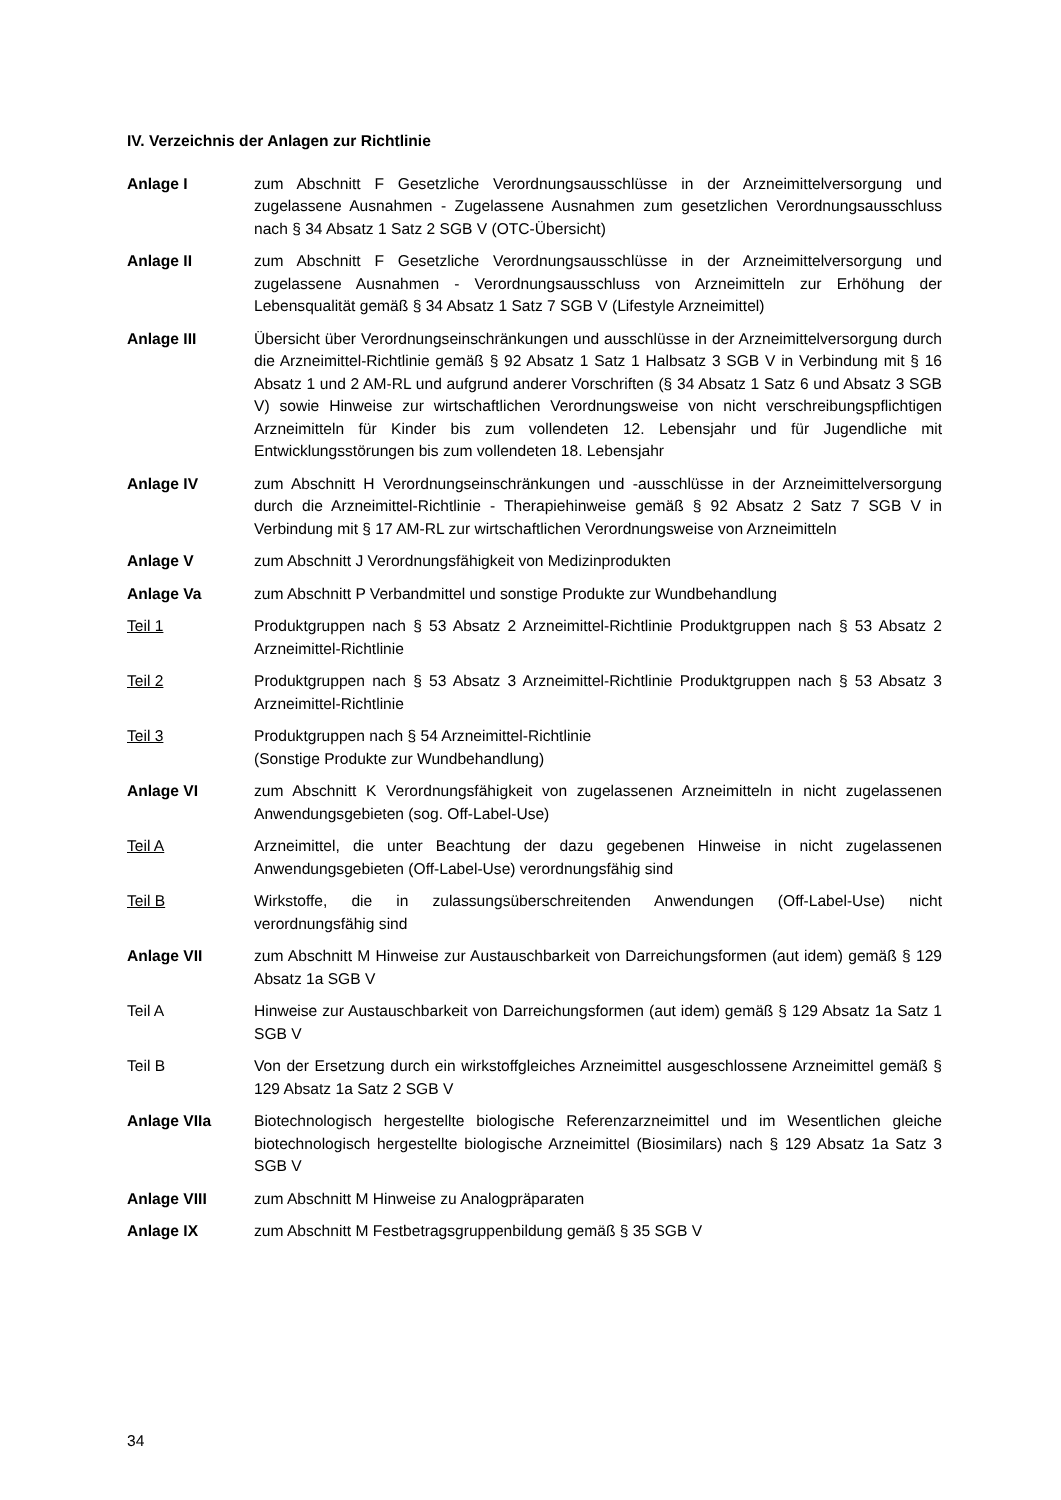IV. Verzeichnis der Anlagen zur Richtlinie
Anlage I zum Abschnitt F Gesetzliche Verordnungsausschlüsse in der Arzneimittelversorgung und zugelassene Ausnahmen - Zugelassene Ausnahmen zum gesetzlichen Verordnungsausschluss nach § 34 Absatz 1 Satz 2 SGB V (OTC-Übersicht)
Anlage II zum Abschnitt F Gesetzliche Verordnungsausschlüsse in der Arzneimittelversorgung und zugelassene Ausnahmen - Verordnungsausschluss von Arzneimitteln zur Erhöhung der Lebensqualität gemäß § 34 Absatz 1 Satz 7 SGB V (Lifestyle Arzneimittel)
Anlage III Übersicht über Verordnungseinschränkungen und ausschlüsse in der Arzneimittelversorgung durch die Arzneimittel-Richtlinie gemäß § 92 Absatz 1 Satz 1 Halbsatz 3 SGB V in Verbindung mit § 16 Absatz 1 und 2 AM-RL und aufgrund anderer Vorschriften (§ 34 Absatz 1 Satz 6 und Absatz 3 SGB V) sowie Hinweise zur wirtschaftlichen Verordnungsweise von nicht verschreibungspflichtigen Arzneimitteln für Kinder bis zum vollendeten 12. Lebensjahr und für Jugendliche mit Entwicklungsstörungen bis zum vollendeten 18. Lebensjahr
Anlage IV zum Abschnitt H Verordnungseinschränkungen und -ausschlüsse in der Arzneimittelversorgung durch die Arzneimittel-Richtlinie - Therapiehinweise gemäß § 92 Absatz 2 Satz 7 SGB V in Verbindung mit § 17 AM-RL zur wirtschaftlichen Verordnungsweise von Arzneimitteln
Anlage V zum Abschnitt J Verordnungsfähigkeit von Medizinprodukten
Anlage Va zum Abschnitt P Verbandmittel und sonstige Produkte zur Wundbehandlung
Teil 1 Produktgruppen nach § 53 Absatz 2 Arzneimittel-Richtlinie Produktgruppen nach § 53 Absatz 2 Arzneimittel-Richtlinie
Teil 2 Produktgruppen nach § 53 Absatz 3 Arzneimittel-Richtlinie Produktgruppen nach § 53 Absatz 3 Arzneimittel-Richtlinie
Teil 3 Produktgruppen nach § 54 Arzneimittel-Richtlinie
(Sonstige Produkte zur Wundbehandlung)
Anlage VI zum Abschnitt K Verordnungsfähigkeit von zugelassenen Arzneimitteln in nicht zugelassenen Anwendungsgebieten (sog. Off-Label-Use)
Teil A Arzneimittel, die unter Beachtung der dazu gegebenen Hinweise in nicht zugelassenen Anwendungsgebieten (Off-Label-Use) verordnungsfähig sind
Teil B Wirkstoffe, die in zulassungsüberschreitenden Anwendungen (Off-Label-Use) nicht verordnungsfähig sind
Anlage VII zum Abschnitt M Hinweise zur Austauschbarkeit von Darreichungsformen (aut idem) gemäß § 129 Absatz 1a SGB V
Teil A Hinweise zur Austauschbarkeit von Darreichungsformen (aut idem) gemäß § 129 Absatz 1a Satz 1 SGB V
Teil B Von der Ersetzung durch ein wirkstoffgleiches Arzneimittel ausgeschlossene Arzneimittel gemäß § 129 Absatz 1a Satz 2 SGB V
Anlage VIIa Biotechnologisch hergestellte biologische Referenzarzneimittel und im Wesentlichen gleiche biotechnologisch hergestellte biologische Arzneimittel (Biosimilars) nach § 129 Absatz 1a Satz 3 SGB V
Anlage VIII zum Abschnitt M Hinweise zu Analogpräparaten
Anlage IX zum Abschnitt M Festbetragsgruppenbildung gemäß § 35 SGB V
34